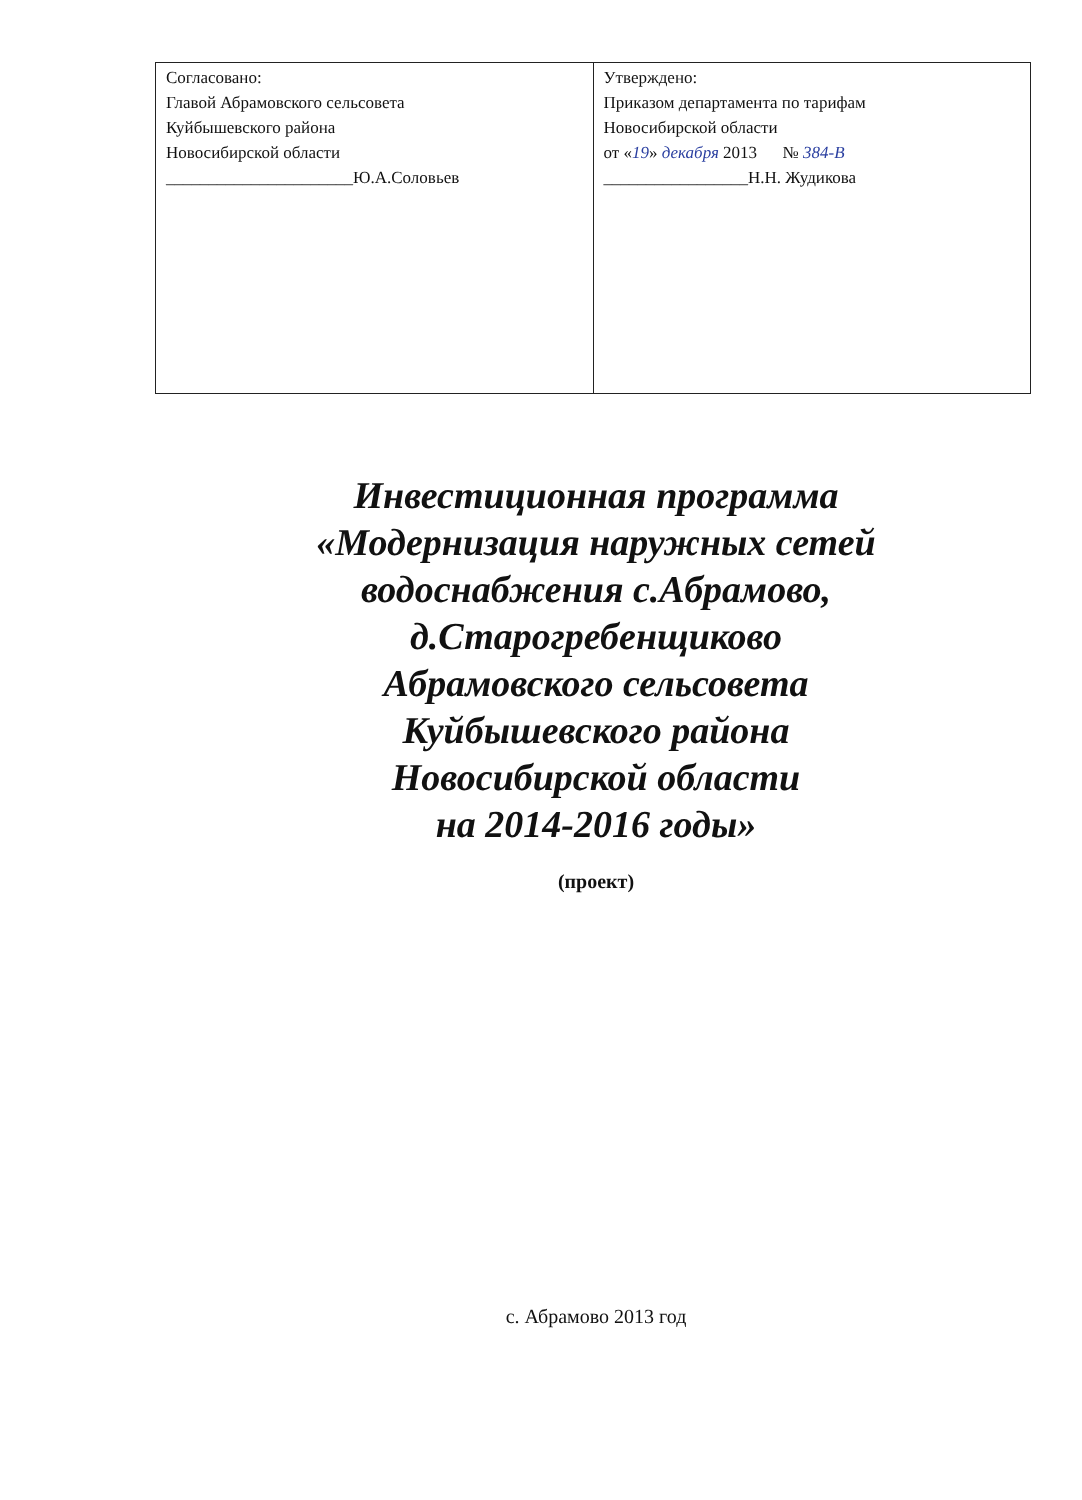| Согласовано: Главой Абрамовского сельсовета Куйбышевского района Новосибирской области ______________________Ю.А.Соловьев | Утверждено: Приказом департамента по тарифам Новосибирской области от « 19 » декабря 2013 № 384-В _________________Н.Н. Жудикова |
Инвестиционная программа
«Модернизация наружных сетей
водоснабжения с.Абрамово,
д.Старогребенщиково
Абрамовского сельсовета
Куйбышевского района
Новосибирской области
на 2014-2016 годы»
(проект)
с. Абрамово 2013 год